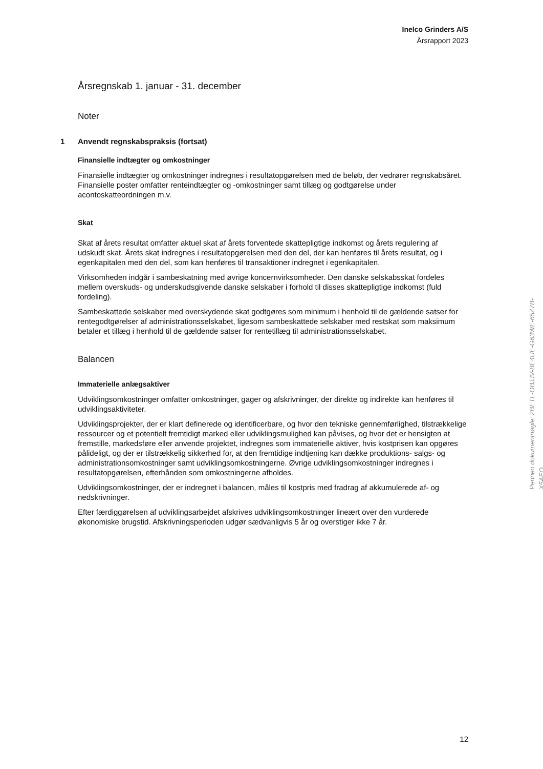Inelco Grinders A/S
Årsrapport 2023
Årsregnskab 1. januar - 31. december
Noter
1 Anvendt regnskabspraksis (fortsat)
Finansielle indtægter og omkostninger
Finansielle indtægter og omkostninger indregnes i resultatopgørelsen med de beløb, der vedrører regnskabsåret. Finansielle poster omfatter renteindtægter og -omkostninger samt tillæg og godtgørelse under acontoskatteordningen m.v.
Skat
Skat af årets resultat omfatter aktuel skat af årets forventede skattepligtige indkomst og årets regulering af udskudt skat. Årets skat indregnes i resultatopgørelsen med den del, der kan henføres til årets resultat, og i egenkapitalen med den del, som kan henføres til transaktioner indregnet i egenkapitalen.
Virksomheden indgår i sambeskatning med øvrige koncernvirksomheder. Den danske selskabsskat fordeles mellem overskuds- og underskudsgivende danske selskaber i forhold til disses skattepligtige indkomst (fuld fordeling).
Sambeskattede selskaber med overskydende skat godtgøres som minimum i henhold til de gældende satser for rentegodtgørelser af administrationsselskabet, ligesom sambeskattede selskaber med restskat som maksimum betaler et tillæg i henhold til de gældende satser for rentetillæg til administrationsselskabet.
Balancen
Immaterielle anlægsaktiver
Udviklingsomkostninger omfatter omkostninger, gager og afskrivninger, der direkte og indirekte kan henføres til udviklingsaktiviteter.
Udviklingsprojekter, der er klart definerede og identificerbare, og hvor den tekniske gennemførlighed, tilstrækkelige ressourcer og et potentielt fremtidigt marked eller udviklingsmulighed kan påvises, og hvor det er hensigten at fremstille, markedsføre eller anvende projektet, indregnes som immaterielle aktiver, hvis kostprisen kan opgøres pålideligt, og der er tilstrækkelig sikkerhed for, at den fremtidige indtjening kan dække produktions- salgs- og administrationsomkostninger samt udviklingsomkostningerne. Øvrige udviklingsomkostninger indregnes i resultatopgørelsen, efterhånden som omkostningerne afholdes.
Udviklingsomkostninger, der er indregnet i balancen, måles til kostpris med fradrag af akkumulerede af- og nedskrivninger.
Efter færdiggørelsen af udviklingsarbejdet afskrives udviklingsomkostninger lineært over den vurderede økonomiske brugstid. Afskrivningsperioden udgør sædvanligvis 5 år og overstiger ikke 7 år.
Penneo dokumentnøgle: 2BETL-OBJJV-BE4UE-G63WE-65Z7B-X5AEQ
12